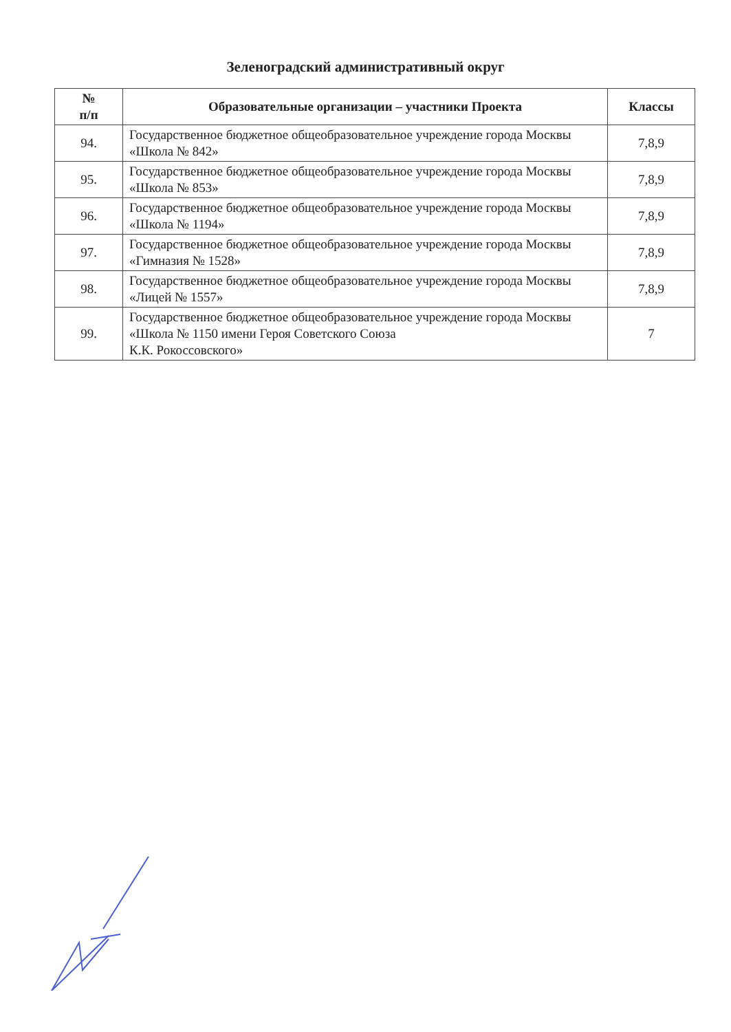Зеленоградский административный округ
| № п/п | Образовательные организации – участники Проекта | Классы |
| --- | --- | --- |
| 94. | Государственное бюджетное общеобразовательное учреждение города Москвы «Школа № 842» | 7,8,9 |
| 95. | Государственное бюджетное общеобразовательное учреждение города Москвы «Школа № 853» | 7,8,9 |
| 96. | Государственное бюджетное общеобразовательное учреждение города Москвы «Школа № 1194» | 7,8,9 |
| 97. | Государственное бюджетное общеобразовательное учреждение города Москвы «Гимназия № 1528» | 7,8,9 |
| 98. | Государственное бюджетное общеобразовательное учреждение города Москвы «Лицей № 1557» | 7,8,9 |
| 99. | Государственное бюджетное общеобразовательное учреждение города Москвы «Школа № 1150 имени Героя Советского Союза К.К. Рокоссовского» | 7 |